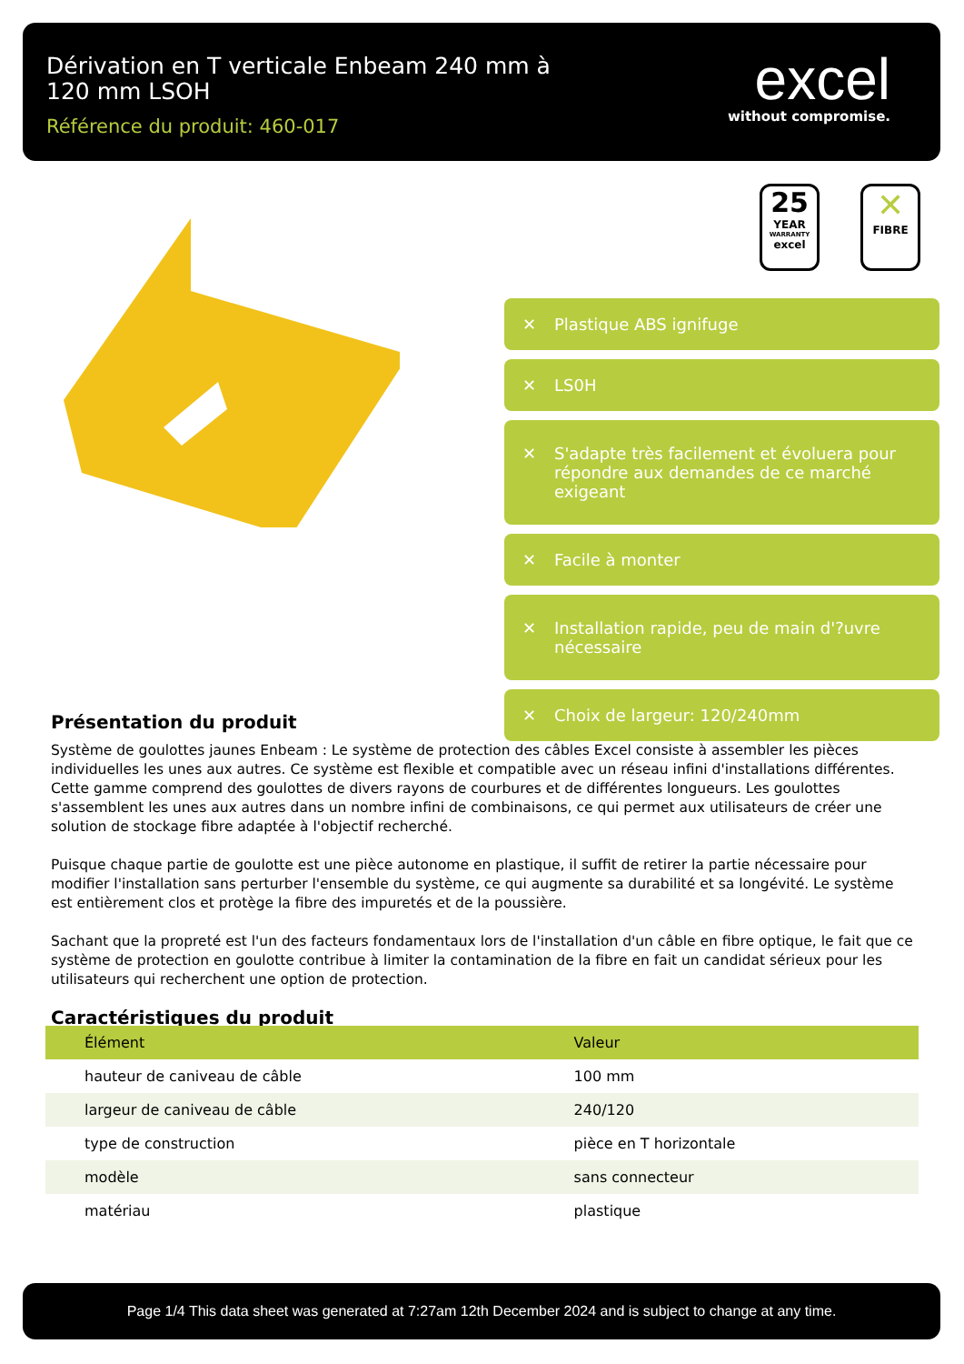Dérivation en T verticale Enbeam 240 mm à 120 mm LSOH
Référence du produit: 460-017
excel
without compromise.
25
YEAR
WARRANTY
excel
✕
FIBRE
✕ Plastique ABS ignifuge
✕ LS0H
✕ S'adapte très facilement et évoluera pour répondre aux demandes de ce marché exigeant
✕ Facile à monter
✕ Installation rapide, peu de main d'?uvre nécessaire
✕ Choix de largeur: 120/240mm
Présentation du produit
Système de goulottes jaunes Enbeam : Le système de protection des câbles Excel consiste à assembler les pièces individuelles les unes aux autres. Ce système est flexible et compatible avec un réseau infini d'installations différentes. Cette gamme comprend des goulottes de divers rayons de courbures et de différentes longueurs. Les goulottes s'assemblent les unes aux autres dans un nombre infini de combinaisons, ce qui permet aux utilisateurs de créer une solution de stockage fibre adaptée à l'objectif recherché.
Puisque chaque partie de goulotte est une pièce autonome en plastique, il suffit de retirer la partie nécessaire pour modifier l'installation sans perturber l'ensemble du système, ce qui augmente sa durabilité et sa longévité. Le système est entièrement clos et protège la fibre des impuretés et de la poussière.
Sachant que la propreté est l'un des facteurs fondamentaux lors de l'installation d'un câble en fibre optique, le fait que ce système de protection en goulotte contribue à limiter la contamination de la fibre en fait un candidat sérieux pour les utilisateurs qui recherchent une option de protection.
Caractéristiques du produit
| Élément | Valeur |
| --- | --- |
| hauteur de caniveau de câble | 100 mm |
| largeur de caniveau de câble | 240/120 |
| type de construction | pièce en T horizontale |
| modèle | sans connecteur |
| matériau | plastique |
Page 1/4 This data sheet was generated at 7:27am 12th December 2024 and is subject to change at any time.